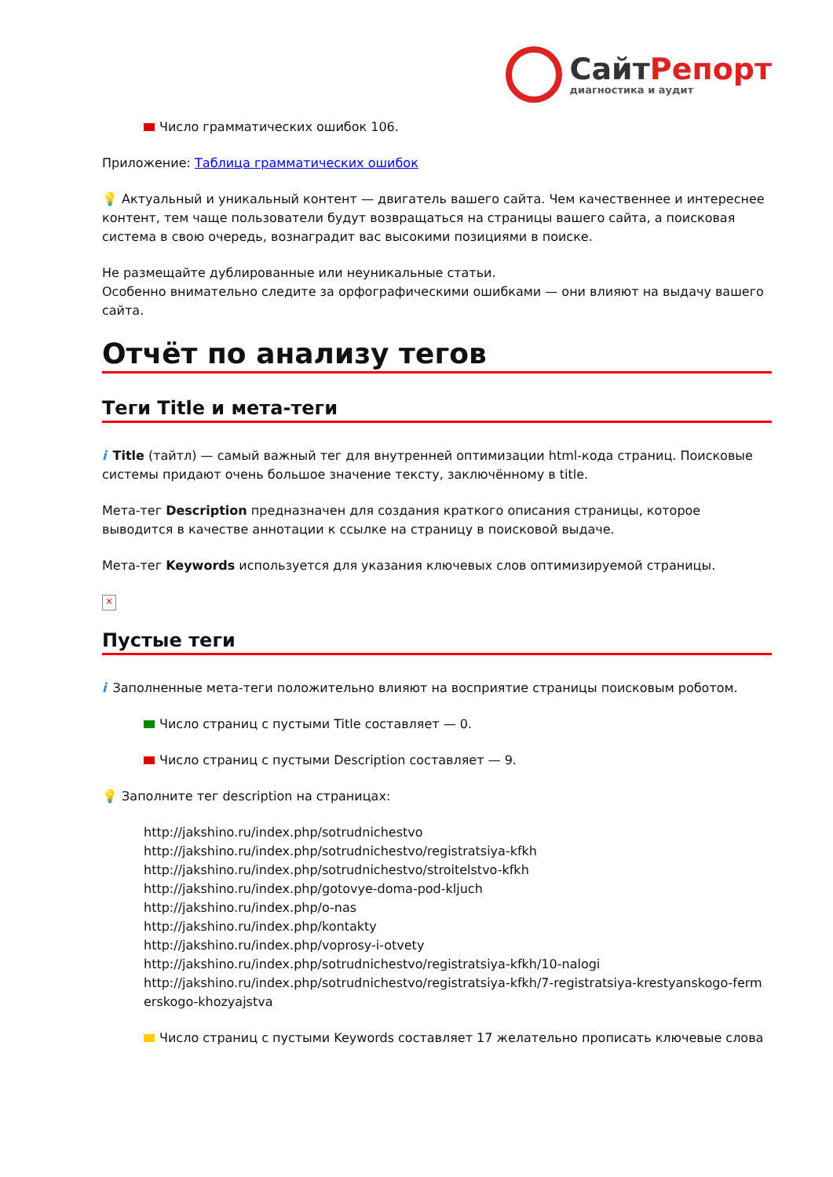Сайт Репорт
диагностика и аудит
Число грамматических ошибок 106.
Приложение: Таблица грамматических ошибок
💡 Актуальный и уникальный контент — двигатель вашего сайта. Чем качественнее и интереснее контент, тем чаще пользователи будут возвращаться на страницы вашего сайта, а поисковая система в свою очередь, вознаградит вас высокими позициями в поиске.
Не размещайте дублированные или неуникальные статьи.
Особенно внимательно следите за орфографическими ошибками — они влияют на выдачу вашего сайта.
Отчёт по анализу тегов
Теги Title и мета-теги
i Title (тайтл) — самый важный тег для внутренней оптимизации html-кода страниц. Поисковые системы придают очень большое значение тексту, заключённому в title.
Мета-тег Description предназначен для создания краткого описания страницы, которое выводится в качестве аннотации к ссылке на страницу в поисковой выдаче.
Мета-тег Keywords используется для указания ключевых слов оптимизируемой страницы.
×
Пустые теги
i Заполненные мета-теги положительно влияют на восприятие страницы поисковым роботом.
Число страниц с пустыми Title составляет — 0.
Число страниц с пустыми Description составляет — 9.
💡 Заполните тег description на страницах:
http://jakshino.ru/index.php/sotrudnichestvo
http://jakshino.ru/index.php/sotrudnichestvo/registratsiya-kfkh
http://jakshino.ru/index.php/sotrudnichestvo/stroitelstvo-kfkh
http://jakshino.ru/index.php/gotovye-doma-pod-kljuch
http://jakshino.ru/index.php/o-nas
http://jakshino.ru/index.php/kontakty
http://jakshino.ru/index.php/voprosy-i-otvety
http://jakshino.ru/index.php/sotrudnichestvo/registratsiya-kfkh/10-nalogi
http://jakshino.ru/index.php/sotrudnichestvo/registratsiya-kfkh/7-registratsiya-krestyanskogo-ferm erskogo-khozyajstva
Число страниц с пустыми Keywords составляет 17 желательно прописать ключевые слова